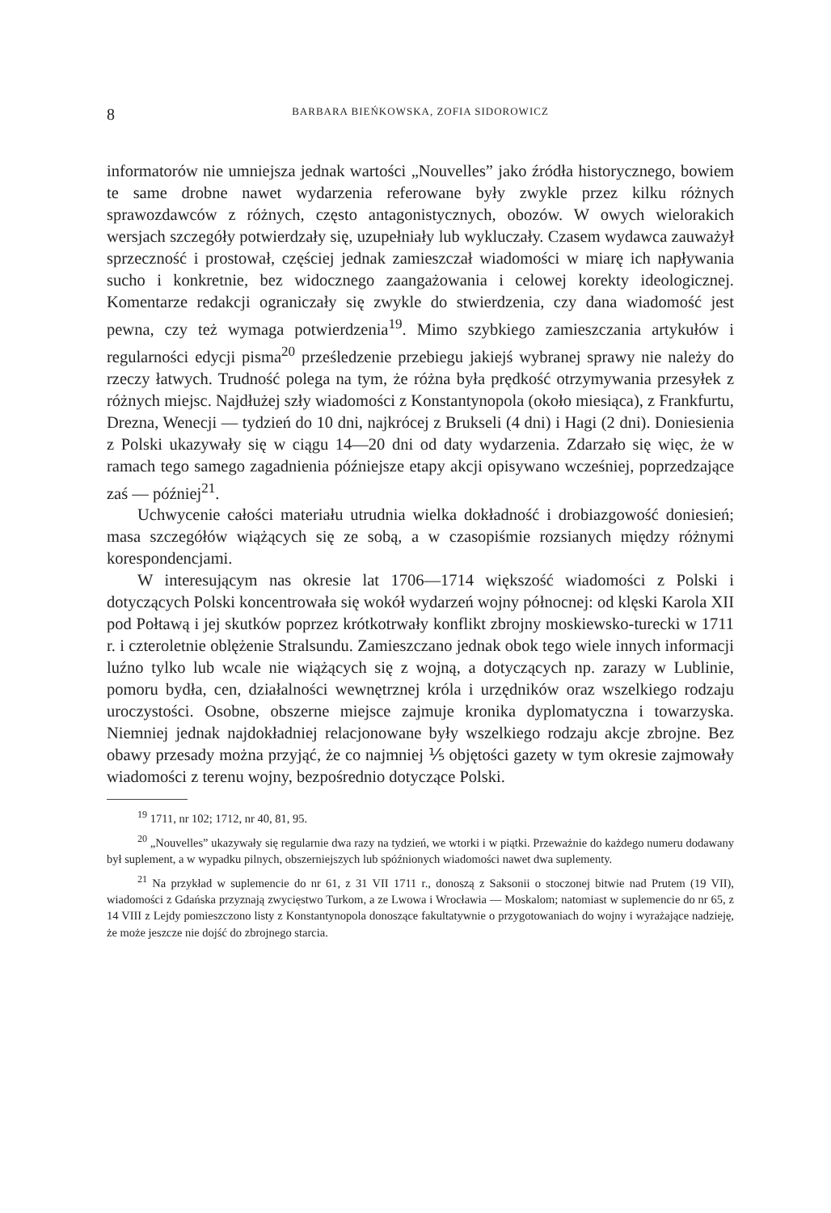8 BARBARA BIEŃKOWSKA, ZOFIA SIDOROWICZ
informatorów nie umniejsza jednak wartości „Nouvelles” jako źródła historycznego, bowiem te same drobne nawet wydarzenia referowane były zwykle przez kilku różnych sprawozdawców z różnych, często antagonistycznych, obozów. W owych wielorakich wersjach szczegóły potwierdzały się, uzupełniały lub wykluczały. Czasem wydawca zauważył sprzeczność i prostował, częściej jednak zamieszczał wiadomości w miarę ich napływania sucho i konkretnie, bez widocznego zaangażowania i celowej korekty ideologicznej. Komentarze redakcji ograniczały się zwykle do stwierdzenia, czy dana wiadomość jest pewna, czy też wymaga potwierdzenia<sup>19</sup>. Mimo szybkiego zamieszczania artykułów i regularności edycji pisma<sup>20</sup> prześledzenie przebiegu jakiejś wybranej sprawy nie należy do rzeczy łatwych. Trudność polega na tym, że różna była prędkość otrzymywania przesyłek z różnych miejsc. Najdłużej szły wiadomości z Konstantynopola (około miesiąca), z Frankfurtu, Drezna, Wenecji — tydzień do 10 dni, najkrócej z Brukseli (4 dni) i Hagi (2 dni). Doniesienia z Polski ukazywały się w ciągu 14—20 dni od daty wydarzenia. Zdarzało się więc, że w ramach tego samego zagadnienia późniejsze etapy akcji opisywano wcześniej, poprzedzające zaś — później<sup>21</sup>.
Uchwycenie całości materiału utrudnia wielka dokładność i drobiazgowość doniesień; masa szczegółów wiążących się ze sobą, a w czasopiśmie rozsianych między różnymi korespondencjami.
W interesującym nas okresie lat 1706—1714 większość wiadomości z Polski i dotyczących Polski koncentrowała się wokół wydarzeń wojny północnej: od klęski Karola XII pod Połtawą i jej skutków poprzez krótkotrwały konflikt zbrojny moskiewsko-turecki w 1711 r. i czteroletnie oblężenie Stralsundu. Zamieszczano jednak obok tego wiele innych informacji luźno tylko lub wcale nie wiążących się z wojną, a dotyczących np. zarazy w Lublinie, pomoru bydła, cen, działalności wewnętrznej króla i urzędników oraz wszelkiego rodzaju uroczystości. Osobne, obszerne miejsce zajmuje kronika dyplomatyczna i towarzyska. Niemniej jednak najdokładniej relacjonowane były wszelkiego rodzaju akcje zbrojne. Bez obawy przesady można przyjąć, że co najmniej ⅕ objętości gazety w tym okresie zajmowały wiadomości z terenu wojny, bezpośrednio dotyczące Polski.
<sup>19</sup> 1711, nr 102; 1712, nr 40, 81, 95.
<sup>20</sup> „Nouvelles” ukazywały się regularnie dwa razy na tydzień, we wtorki i w piątki. Przeważnie do każdego numeru dodawany był suplement, a w wypadku pilnych, obszerniejszych lub spóźnionych wiadomości nawet dwa suplementy.
<sup>21</sup> Na przykład w suplemencie do nr 61, z 31 VII 1711 r., donoszą z Saksonii o stoczonej bitwie nad Prutem (19 VII), wiadomości z Gdańska przyznają zwycięstwo Turkom, a ze Lwowa i Wrocławia — Moskalom; natomiast w suplemencie do nr 65, z 14 VIII z Lejdy pomieszczono listy z Konstantynopola donoszące fakultatywnie o przygotowaniach do wojny i wyrażające nadzieję, że może jeszcze nie dojść do zbrojnego starcia.